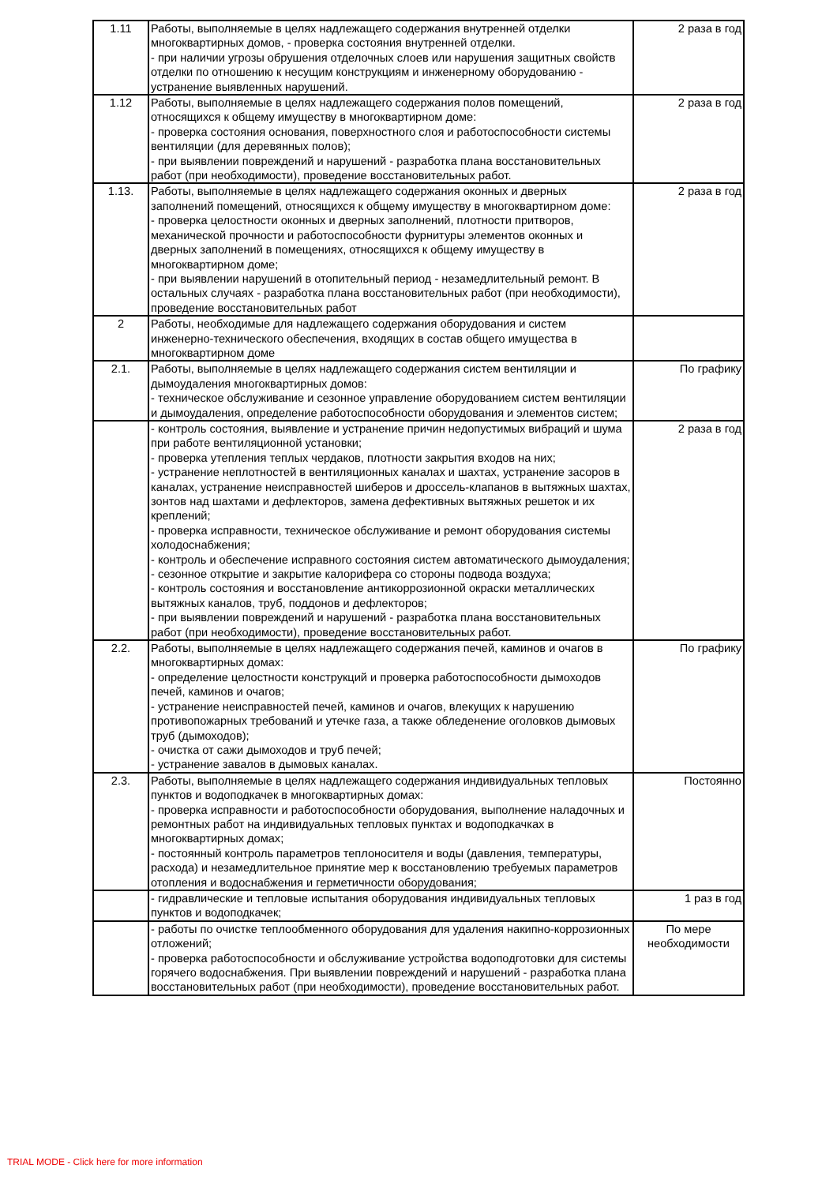| 1.11 | Работы, выполняемые в целях надлежащего содержания внутренней отделки многоквартирных домов, - проверка состояния внутренней отделки. - при наличии угрозы обрушения отделочных слоев или нарушения защитных свойств отделки по отношению к несущим конструкциям и инженерному оборудованию - устранение выявленных нарушений. | 2 раза в год |
| 1.12 | Работы, выполняемые в целях надлежащего содержания полов помещений, относящихся к общему имуществу в многоквартирном доме: - проверка состояния основания, поверхностного слоя и работоспособности системы вентиляции (для деревянных полов); - при выявлении повреждений и нарушений - разработка плана восстановительных работ (при необходимости), проведение восстановительных работ. | 2 раза в год |
| 1.13. | Работы, выполняемые в целях надлежащего содержания оконных и дверных заполнений помещений, относящихся к общему имуществу в многоквартирном доме: - проверка целостности оконных и дверных заполнений, плотности притворов, механической прочности и работоспособности фурнитуры элементов оконных и дверных заполнений в помещениях, относящихся к общему имуществу в многоквартирном доме; - при выявлении нарушений в отопительный период - незамедлительный ремонт. В остальных случаях - разработка плана восстановительных работ (при необходимости), проведение восстановительных работ | 2 раза в год |
| 2 | Работы, необходимые для надлежащего содержания оборудования и систем инженерно-технического обеспечения, входящих в состав общего имущества в многоквартирном доме | |
| 2.1. | Работы, выполняемые в целях надлежащего содержания систем вентиляции и дымоудаления многоквартирных домов: - техническое обслуживание и сезонное управление оборудованием систем вентиляции и дымоудаления, определение работоспособности оборудования и элементов систем; | По графику |
| | - контроль состояния, выявление и устранение причин недопустимых вибраций и шума при работе вентиляционной установки; - проверка утепления теплых чердаков, плотности закрытия входов на них; - устранение неплотностей в вентиляционных каналах и шахтах, устранение засоров в каналах, устранение неисправностей шиберов и дроссель-клапанов в вытяжных шахтах, зонтов над шахтами и дефлекторов, замена дефективных вытяжных решеток и их креплений; - проверка исправности, техническое обслуживание и ремонт оборудования системы холодоснабжения; - контроль и обеспечение исправного состояния систем автоматического дымоудаления; - сезонное открытие и закрытие калорифера со стороны подвода воздуха; - контроль состояния и восстановление антикоррозионной окраски металлических вытяжных каналов, труб, поддонов и дефлекторов; - при выявлении повреждений и нарушений - разработка плана восстановительных работ (при необходимости), проведение восстановительных работ. | 2 раза в год |
| 2.2. | Работы, выполняемые в целях надлежащего содержания печей, каминов и очагов в многоквартирных домах: - определение целостности конструкций и проверка работоспособности дымоходов печей, каминов и очагов; - устранение неисправностей печей, каминов и очагов, влекущих к нарушению противопожарных требований и утечке газа, а также обледенение оголовков дымовых труб (дымоходов); - очистка от сажи дымоходов и труб печей; - устранение завалов в дымовых каналах. | По графику |
| 2.3. | Работы, выполняемые в целях надлежащего содержания индивидуальных тепловых пунктов и водоподкачек в многоквартирных домах: - проверка исправности и работоспособности оборудования, выполнение наладочных и ремонтных работ на индивидуальных тепловых пунктах и водоподкачках в многоквартирных домах; - постоянный контроль параметров теплоносителя и воды (давления, температуры, расхода) и незамедлительное принятие мер к восстановлению требуемых параметров отопления и водоснабжения и герметичности оборудования; | Постоянно |
| | - гидравлические и тепловые испытания оборудования индивидуальных тепловых пунктов и водоподкачек; | 1 раз в год |
| | - работы по очистке теплообменного оборудования для удаления накипно-коррозионных отложений; - проверка работоспособности и обслуживание устройства водоподготовки для системы горячего водоснабжения. При выявлении повреждений и нарушений - разработка плана восстановительных работ (при необходимости), проведение восстановительных работ. | По мере необходимости |
TRIAL MODE - Click here for more information